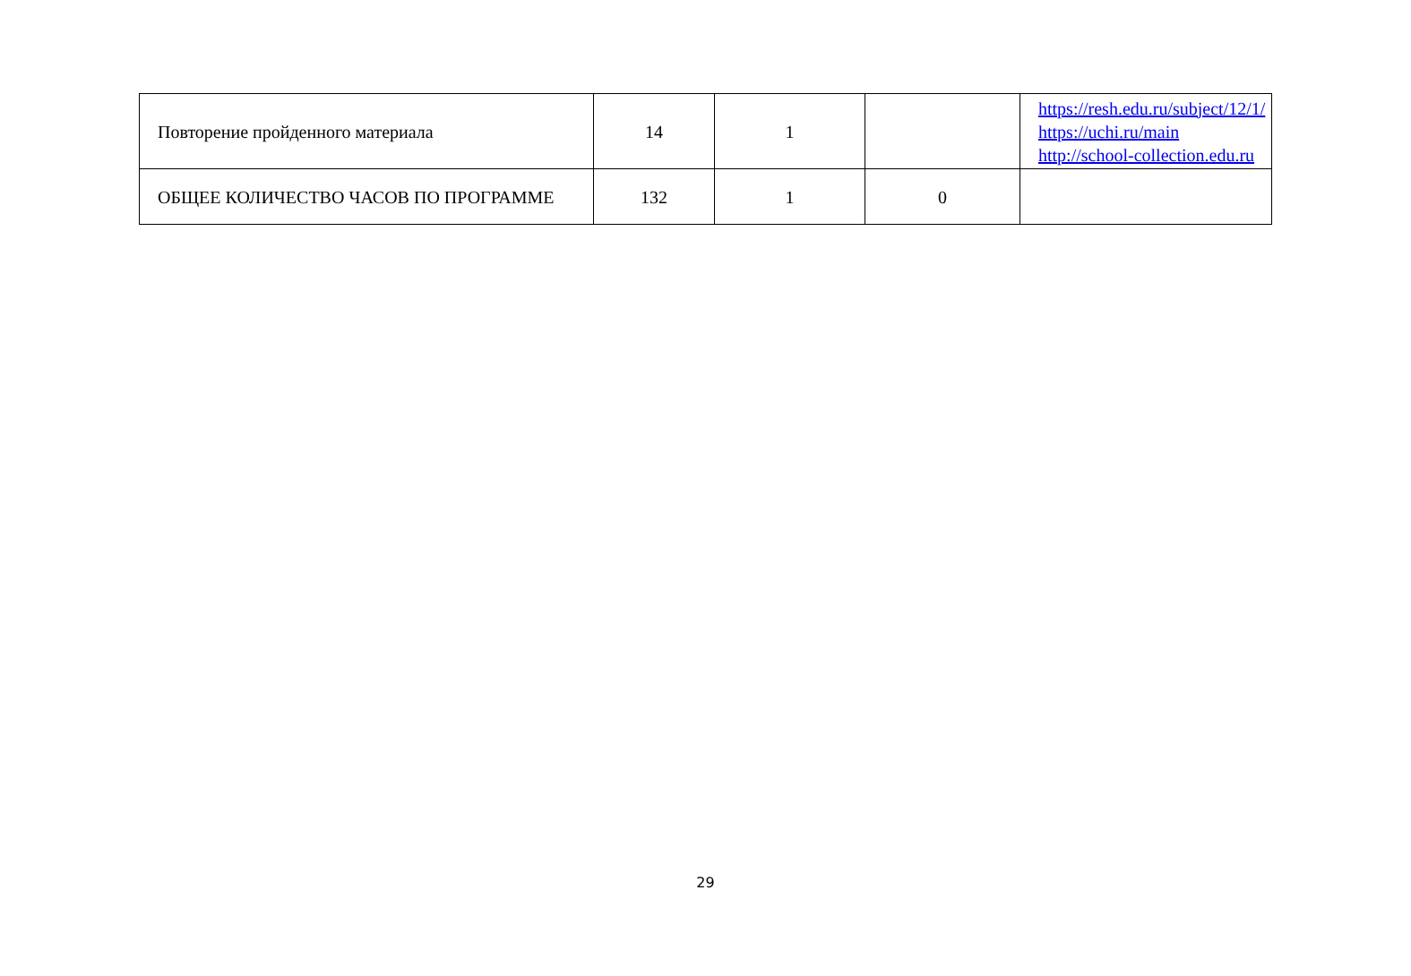| Повторение пройденного материала | 14 | 1 | | https://resh.edu.ru/subject/12/1/ https://uchi.ru/main http://school-collection.edu.ru |
| ОБЩЕЕ КОЛИЧЕСТВО ЧАСОВ ПО ПРОГРАММЕ | 132 | 1 | 0 | |
29